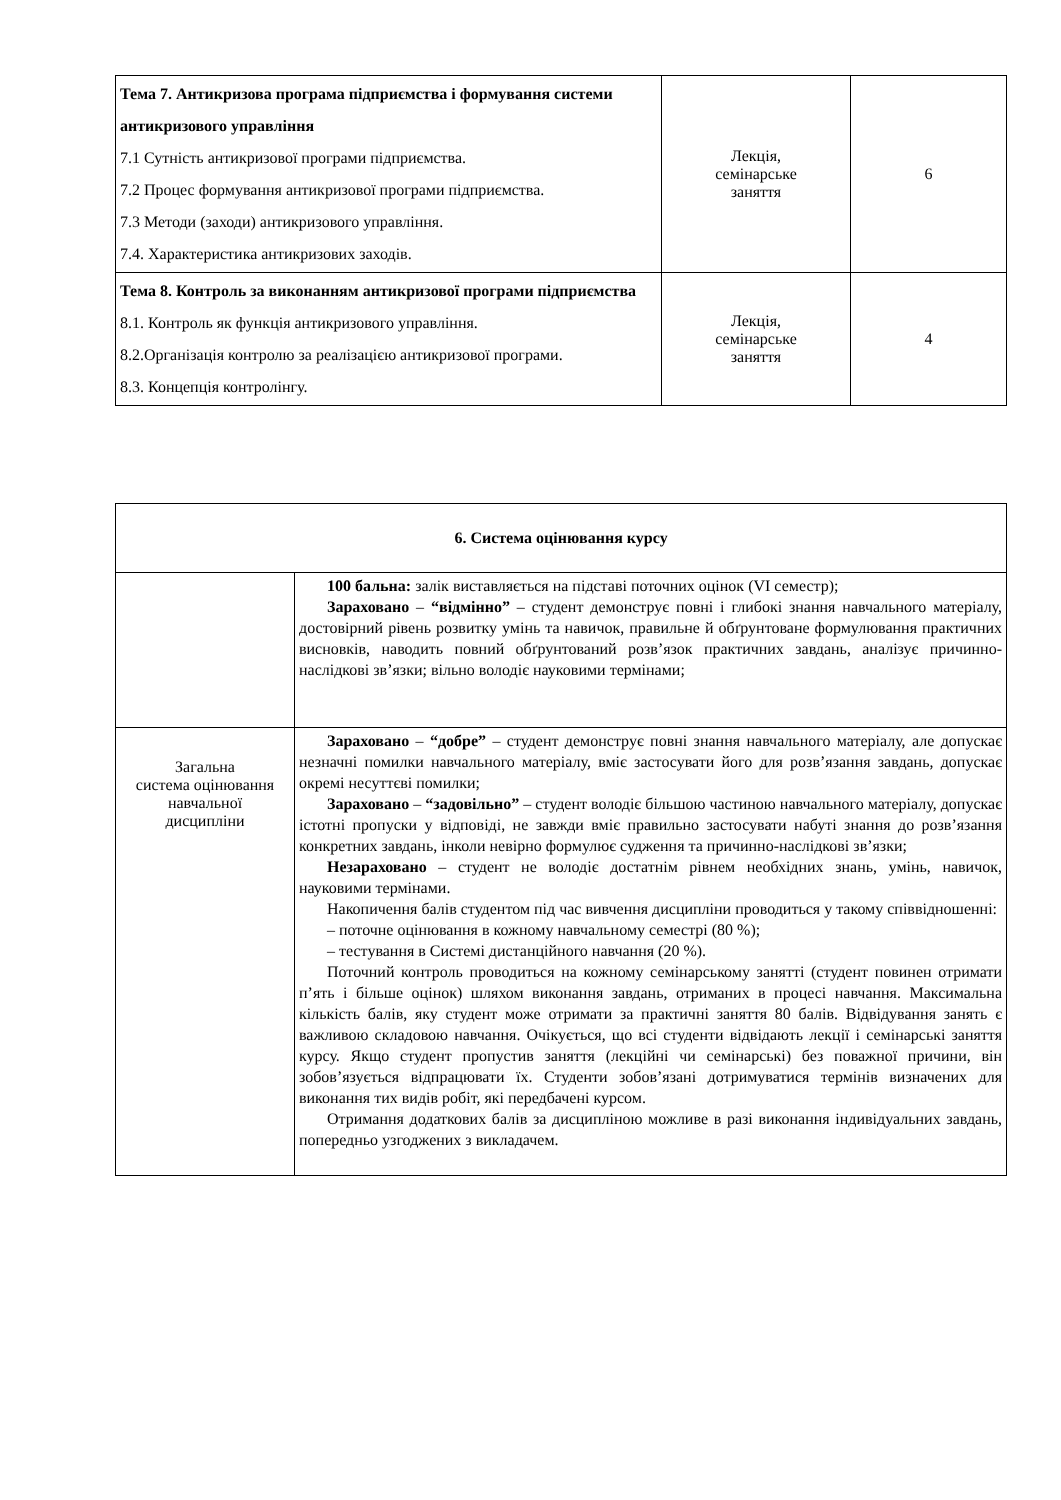| Тема 7. Антикризова програма підприємства і формування системи антикризового управління 7.1 Сутність антикризової програми підприємства. 7.2 Процес формування антикризової програми підприємства. 7.3 Методи (заходи) антикризового управління. 7.4. Характеристика антикризових заходів. | Лекція, семінарське заняття | 6 |
| Тема 8. Контроль за виконанням антикризової програми підприємства 8.1. Контроль як функція антикризового управління. 8.2.Організація контролю за реалізацією антикризової програми. 8.3. Концепція контролінгу. | Лекція, семінарське заняття | 4 |
| 6. Система оцінювання курсу | |
| | 100 бальна: залік виставляється на підставі поточних оцінок (VI семестр); Зараховано – “відмінно” – студент демонструє повні і глибокі знання навчального матеріалу, достовірний рівень розвитку умінь та навичок, правильне й обґрунтоване формулювання практичних висновків, наводить повний обґрунтований розв’язок практичних завдань, аналізує причинно-наслідкові зв’язки; вільно володіє науковими термінами; |
| Загальна система оцінювання навчальної дисципліни | Зараховано – “добре” – студент демонструє повні знання навчального матеріалу, але допускає незначні помилки навчального матеріалу, вміє застосувати його для розв’язання завдань, допускає окремі несуттєві помилки; Зараховано – “задовільно” – студент володіє більшою частиною навчального матеріалу, допускає істотні пропуски у відповіді, не завжди вміє правильно застосувати набуті знання до розв’язання конкретних завдань, інколи невірно формулює судження та причинно-наслідкові зв’язки; Незараховано – студент не володіє достатнім рівнем необхідних знань, умінь, навичок, науковими термінами. Накопичення балів студентом під час вивчення дисципліни проводиться у такому співвідношенні: – поточне оцінювання в кожному навчальному семестрі (80 %); – тестування в Системі дистанційного навчання (20 %). Поточний контроль проводиться на кожному семінарському занятті (студент повинен отримати п’ять і більше оцінок) шляхом виконання завдань, отриманих в процесі навчання. Максимальна кількість балів, яку студент може отримати за практичні заняття 80 балів. Відвідування занять є важливою складовою навчання. Очікується, що всі студенти відвідають лекції і семінарські заняття курсу. Якщо студент пропустив заняття (лекційні чи семінарські) без поважної причини, він зобов’язується відпрацювати їх. Студенти зобов’язані дотримуватися термінів визначених для виконання тих видів робіт, які передбачені курсом. Отримання додаткових балів за дисципліною можливе в разі виконання індивідуальних завдань, попередньо узгоджених з викладачем. |